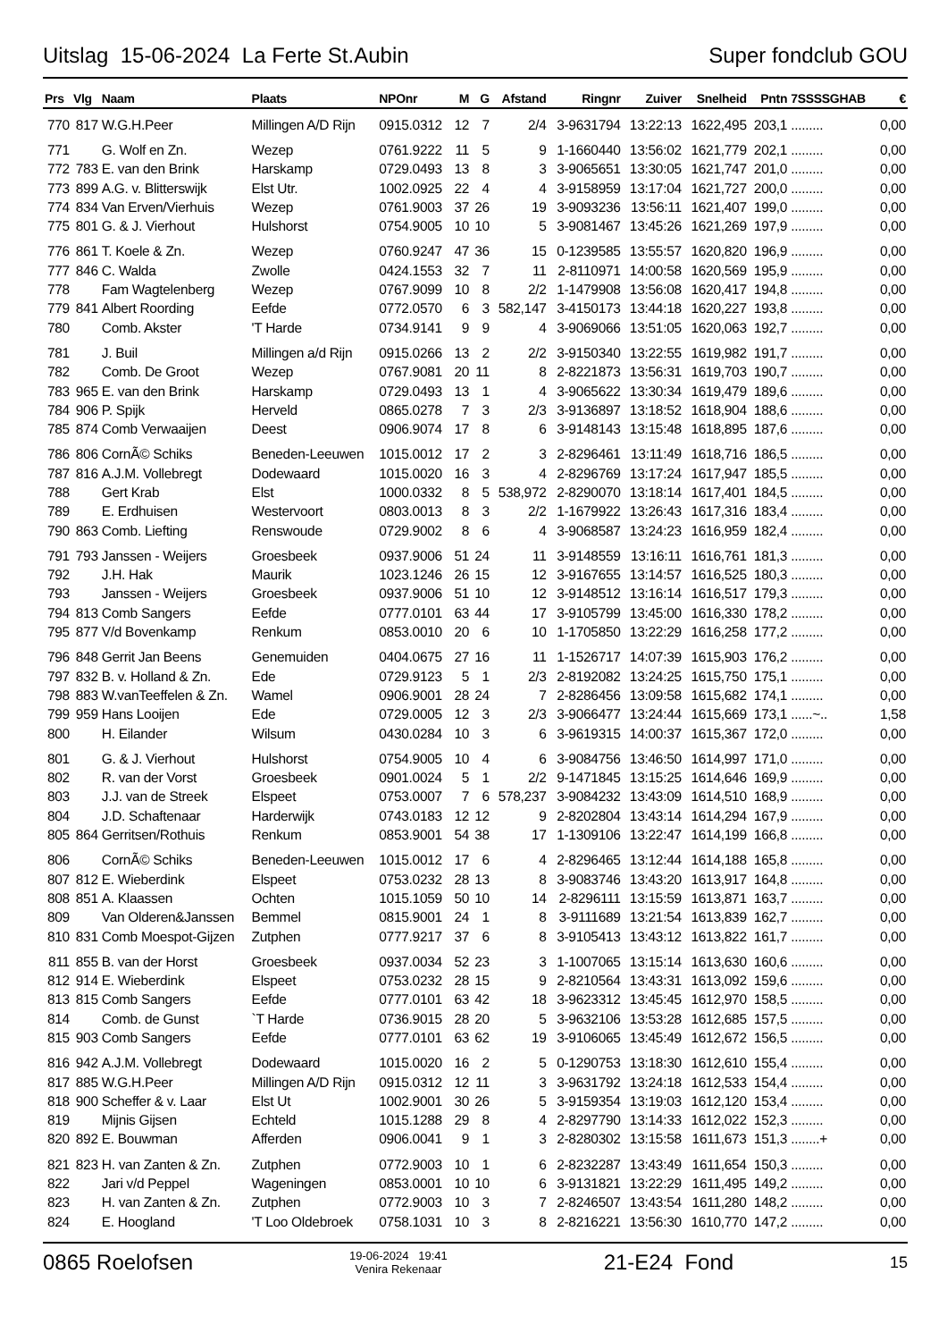Uitslag 15-06-2024 La Ferte St.Aubin Super fondclub GOU
| Prs | Vlg | Naam | Plaats | NPOnr | M | G | Afstand | Ringnr | Zuiver | Snelheid | Pntn | 7SSSSGHAB | € |
| --- | --- | --- | --- | --- | --- | --- | --- | --- | --- | --- | --- | --- | --- |
| 770 | 817 | W.G.H.Peer | Millingen A/D Rijn | 0915.0312 | 12 | 7 | 2/4 | 3-9631794 | 13:22:13 | 1622,495 | 203,1 | ......... | 0,00 |
| 771 | | G. Wolf en Zn. | Wezep | 0761.9222 | 11 | 5 | 9 | 1-1660440 | 13:56:02 | 1621,779 | 202,1 | ......... | 0,00 |
| 772 | 783 | E. van den Brink | Harskamp | 0729.0493 | 13 | 8 | 3 | 3-9065651 | 13:30:05 | 1621,747 | 201,0 | ......... | 0,00 |
| 773 | 899 | A.G. v. Blitterswijk | Elst Utr. | 1002.0925 | 22 | 4 | 4 | 3-9158959 | 13:17:04 | 1621,727 | 200,0 | ......... | 0,00 |
| 774 | 834 | Van Erven/Vierhuis | Wezep | 0761.9003 | 37 | 26 | 19 | 3-9093236 | 13:56:11 | 1621,407 | 199,0 | ......... | 0,00 |
| 775 | 801 | G. & J. Vierhout | Hulshorst | 0754.9005 | 10 | 10 | 5 | 3-9081467 | 13:45:26 | 1621,269 | 197,9 | ......... | 0,00 |
| 776 | 861 | T. Koele & Zn. | Wezep | 0760.9247 | 47 | 36 | 15 | 0-1239585 | 13:55:57 | 1620,820 | 196,9 | ......... | 0,00 |
| 777 | 846 | C. Walda | Zwolle | 0424.1553 | 32 | 7 | 11 | 2-8110971 | 14:00:58 | 1620,569 | 195,9 | ......... | 0,00 |
| 778 | | Fam Wagtelenberg | Wezep | 0767.9099 | 10 | 8 | 2/2 | 1-1479908 | 13:56:08 | 1620,417 | 194,8 | ......... | 0,00 |
| 779 | 841 | Albert Roording | Eefde | 0772.0570 | 6 | 3 | 582,147 | 3-4150173 | 13:44:18 | 1620,227 | 193,8 | ......... | 0,00 |
| 780 | | Comb. Akster | 'T Harde | 0734.9141 | 9 | 9 | 4 | 3-9069066 | 13:51:05 | 1620,063 | 192,7 | ......... | 0,00 |
| 781 | | J. Buil | Millingen a/d Rijn | 0915.0266 | 13 | 2 | 2/2 | 3-9150340 | 13:22:55 | 1619,982 | 191,7 | ......... | 0,00 |
| 782 | | Comb. De Groot | Wezep | 0767.9081 | 20 | 11 | 8 | 2-8221873 | 13:56:31 | 1619,703 | 190,7 | ......... | 0,00 |
| 783 | 965 | E. van den Brink | Harskamp | 0729.0493 | 13 | 1 | 4 | 3-9065622 | 13:30:34 | 1619,479 | 189,6 | ......... | 0,00 |
| 784 | 906 | P. Spijk | Herveld | 0865.0278 | 7 | 3 | 2/3 | 3-9136897 | 13:18:52 | 1618,904 | 188,6 | ......... | 0,00 |
| 785 | 874 | Comb Verwaaijen | Deest | 0906.9074 | 17 | 8 | 6 | 3-9148143 | 13:15:48 | 1618,895 | 187,6 | ......... | 0,00 |
| 786 | 806 | CornÃ© Schiks | Beneden-Leeuwen | 1015.0012 | 17 | 2 | 3 | 2-8296461 | 13:11:49 | 1618,716 | 186,5 | ......... | 0,00 |
| 787 | 816 | A.J.M. Vollebregt | Dodewaard | 1015.0020 | 16 | 3 | 4 | 2-8296769 | 13:17:24 | 1617,947 | 185,5 | ......... | 0,00 |
| 788 | | Gert Krab | Elst | 1000.0332 | 8 | 5 | 538,972 | 2-8290070 | 13:18:14 | 1617,401 | 184,5 | ......... | 0,00 |
| 789 | | E. Erdhuisen | Westervoort | 0803.0013 | 8 | 3 | 2/2 | 1-1679922 | 13:26:43 | 1617,316 | 183,4 | ......... | 0,00 |
| 790 | 863 | Comb. Liefting | Renswoude | 0729.9002 | 8 | 6 | 4 | 3-9068587 | 13:24:23 | 1616,959 | 182,4 | ......... | 0,00 |
| 791 | 793 | Janssen - Weijers | Groesbeek | 0937.9006 | 51 | 24 | 11 | 3-9148559 | 13:16:11 | 1616,761 | 181,3 | ......... | 0,00 |
| 792 | | J.H. Hak | Maurik | 1023.1246 | 26 | 15 | 12 | 3-9167655 | 13:14:57 | 1616,525 | 180,3 | ......... | 0,00 |
| 793 | | Janssen - Weijers | Groesbeek | 0937.9006 | 51 | 10 | 12 | 3-9148512 | 13:16:14 | 1616,517 | 179,3 | ......... | 0,00 |
| 794 | 813 | Comb Sangers | Eefde | 0777.0101 | 63 | 44 | 17 | 3-9105799 | 13:45:00 | 1616,330 | 178,2 | ......... | 0,00 |
| 795 | 877 | V/d Bovenkamp | Renkum | 0853.0010 | 20 | 6 | 10 | 1-1705850 | 13:22:29 | 1616,258 | 177,2 | ......... | 0,00 |
| 796 | 848 | Gerrit Jan Beens | Genemuiden | 0404.0675 | 27 | 16 | 11 | 1-1526717 | 14:07:39 | 1615,903 | 176,2 | ......... | 0,00 |
| 797 | 832 | B. v. Holland & Zn. | Ede | 0729.9123 | 5 | 1 | 2/3 | 2-8192082 | 13:24:25 | 1615,750 | 175,1 | ......... | 0,00 |
| 798 | 883 | W.vanTeeffelen & Zn. | Wamel | 0906.9001 | 28 | 24 | 7 | 2-8286456 | 13:09:58 | 1615,682 | 174,1 | ......... | 0,00 |
| 799 | 959 | Hans Looijen | Ede | 0729.0005 | 12 | 3 | 2/3 | 3-9066477 | 13:24:44 | 1615,669 | 173,1 | ......~.. | 1,58 |
| 800 | | H. Eilander | Wilsum | 0430.0284 | 10 | 3 | 6 | 3-9619315 | 14:00:37 | 1615,367 | 172,0 | ......... | 0,00 |
| 801 | | G. & J. Vierhout | Hulshorst | 0754.9005 | 10 | 4 | 6 | 3-9084756 | 13:46:50 | 1614,997 | 171,0 | ......... | 0,00 |
| 802 | | R. van der Vorst | Groesbeek | 0901.0024 | 5 | 1 | 2/2 | 9-1471845 | 13:15:25 | 1614,646 | 169,9 | ......... | 0,00 |
| 803 | | J.J. van de Streek | Elspeet | 0753.0007 | 7 | 6 | 578,237 | 3-9084232 | 13:43:09 | 1614,510 | 168,9 | ......... | 0,00 |
| 804 | | J.D. Schaftenaar | Harderwijk | 0743.0183 | 12 | 12 | 9 | 2-8202804 | 13:43:14 | 1614,294 | 167,9 | ......... | 0,00 |
| 805 | 864 | Gerritsen/Rothuis | Renkum | 0853.9001 | 54 | 38 | 17 | 1-1309106 | 13:22:47 | 1614,199 | 166,8 | ......... | 0,00 |
| 806 | | CornÃ© Schiks | Beneden-Leeuwen | 1015.0012 | 17 | 6 | 4 | 2-8296465 | 13:12:44 | 1614,188 | 165,8 | ......... | 0,00 |
| 807 | 812 | E. Wieberdink | Elspeet | 0753.0232 | 28 | 13 | 8 | 3-9083746 | 13:43:20 | 1613,917 | 164,8 | ......... | 0,00 |
| 808 | 851 | A. Klaassen | Ochten | 1015.1059 | 50 | 10 | 14 | 2-8296111 | 13:15:59 | 1613,871 | 163,7 | ......... | 0,00 |
| 809 | | Van Olderen&Janssen | Bemmel | 0815.9001 | 24 | 1 | 8 | 3-9111689 | 13:21:54 | 1613,839 | 162,7 | ......... | 0,00 |
| 810 | 831 | Comb Moespot-Gijzen | Zutphen | 0777.9217 | 37 | 6 | 8 | 3-9105413 | 13:43:12 | 1613,822 | 161,7 | ......... | 0,00 |
| 811 | 855 | B. van der Horst | Groesbeek | 0937.0034 | 52 | 23 | 3 | 1-1007065 | 13:15:14 | 1613,630 | 160,6 | ......... | 0,00 |
| 812 | 914 | E. Wieberdink | Elspeet | 0753.0232 | 28 | 15 | 9 | 2-8210564 | 13:43:31 | 1613,092 | 159,6 | ......... | 0,00 |
| 813 | 815 | Comb Sangers | Eefde | 0777.0101 | 63 | 42 | 18 | 3-9623312 | 13:45:45 | 1612,970 | 158,5 | ......... | 0,00 |
| 814 | | Comb. de Gunst | `T Harde | 0736.9015 | 28 | 20 | 5 | 3-9632106 | 13:53:28 | 1612,685 | 157,5 | ......... | 0,00 |
| 815 | 903 | Comb Sangers | Eefde | 0777.0101 | 63 | 62 | 19 | 3-9106065 | 13:45:49 | 1612,672 | 156,5 | ......... | 0,00 |
| 816 | 942 | A.J.M. Vollebregt | Dodewaard | 1015.0020 | 16 | 2 | 5 | 0-1290753 | 13:18:30 | 1612,610 | 155,4 | ......... | 0,00 |
| 817 | 885 | W.G.H.Peer | Millingen A/D Rijn | 0915.0312 | 12 | 11 | 3 | 3-9631792 | 13:24:18 | 1612,533 | 154,4 | ......... | 0,00 |
| 818 | 900 | Scheffer & v. Laar | Elst Ut | 1002.9001 | 30 | 26 | 5 | 3-9159354 | 13:19:03 | 1612,120 | 153,4 | ......... | 0,00 |
| 819 | | Mijnis Gijsen | Echteld | 1015.1288 | 29 | 8 | 4 | 2-8297790 | 13:14:33 | 1612,022 | 152,3 | ......... | 0,00 |
| 820 | 892 | E. Bouwman | Afferden | 0906.0041 | 9 | 1 | 3 | 2-8280302 | 13:15:58 | 1611,673 | 151,3 | ........+ | 0,00 |
| 821 | 823 | H. van Zanten & Zn. | Zutphen | 0772.9003 | 10 | 1 | 6 | 2-8232287 | 13:43:49 | 1611,654 | 150,3 | ......... | 0,00 |
| 822 | | Jari v/d Peppel | Wageningen | 0853.0001 | 10 | 10 | 6 | 3-9131821 | 13:22:29 | 1611,495 | 149,2 | ......... | 0,00 |
| 823 | | H. van Zanten & Zn. | Zutphen | 0772.9003 | 10 | 3 | 7 | 2-8246507 | 13:43:54 | 1611,280 | 148,2 | ......... | 0,00 |
| 824 | | E. Hoogland | 'T Loo Oldebroek | 0758.1031 | 10 | 3 | 8 | 2-8216221 | 13:56:30 | 1610,770 | 147,2 | ......... | 0,00 |
0865 Roelofsen 19-06-2024 19:41
Venira Rekenaar 21-E24 Fond 15